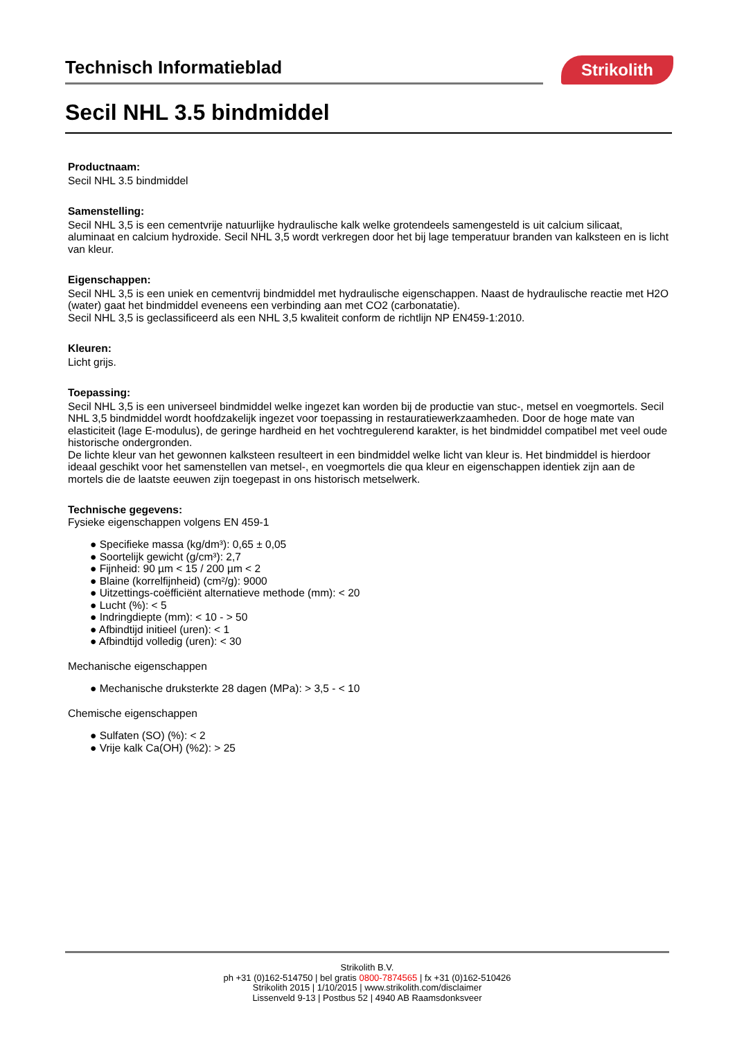Technisch Informatieblad Strikolith
Secil NHL 3.5 bindmiddel
Productnaam:
Secil NHL 3.5 bindmiddel
Samenstelling:
Secil NHL 3,5 is een cementvrije natuurlijke hydraulische kalk welke grotendeels samengesteld is uit calcium silicaat, aluminaat en calcium hydroxide. Secil NHL 3,5 wordt verkregen door het bij lage temperatuur branden van kalksteen en is licht van kleur.
Eigenschappen:
Secil NHL 3,5 is een uniek en cementvrij bindmiddel met hydraulische eigenschappen. Naast de hydraulische reactie met H2O (water) gaat het bindmiddel eveneens een verbinding aan met CO2 (carbonatatie).
Secil NHL 3,5 is geclassificeerd als een NHL 3,5 kwaliteit conform de richtlijn NP EN459-1:2010.
Kleuren:
Licht grijs.
Toepassing:
Secil NHL 3,5 is een universeel bindmiddel welke ingezet kan worden bij de productie van stuc-, metsel en voegmortels. Secil NHL 3,5 bindmiddel wordt hoofdzakelijk ingezet voor toepassing in restauratiewerkzaamheden. Door de hoge mate van elasticiteit (lage E-modulus), de geringe hardheid en het vochtregulerend karakter, is het bindmiddel compatibel met veel oude historische ondergronden.
De lichte kleur van het gewonnen kalksteen resulteert in een bindmiddel welke licht van kleur is. Het bindmiddel is hierdoor ideaal geschikt voor het samenstellen van metsel-, en voegmortels die qua kleur en eigenschappen identiek zijn aan de mortels die de laatste eeuwen zijn toegepast in ons historisch metselwerk.
Technische gegevens:
Fysieke eigenschappen volgens EN 459-1
Specifieke massa (kg/dm³): 0,65 ± 0,05
Soortelijk gewicht (g/cm³): 2,7
Fijnheid: 90 µm < 15 / 200 µm < 2
Blaine (korrelfijnheid) (cm²/g): 9000
Uitzettings-coëfficiënt alternatieve methode (mm): < 20
Lucht (%): < 5
Indringdiepte (mm): < 10 - > 50
Afbindtijd initieel (uren): < 1
Afbindtijd volledig (uren): < 30
Mechanische eigenschappen
Mechanische druksterkte 28 dagen (MPa): > 3,5 - < 10
Chemische eigenschappen
Sulfaten (SO) (%): < 2
Vrije kalk Ca(OH) (%2): > 25
Strikolith B.V.
ph +31 (0)162-514750 | bel gratis 0800-7874565 | fx +31 (0)162-510426
Strikolith 2015 | 1/10/2015 | www.strikolith.com/disclaimer
Lissenveld 9-13 | Postbus 52 | 4940 AB Raamsdonksveer